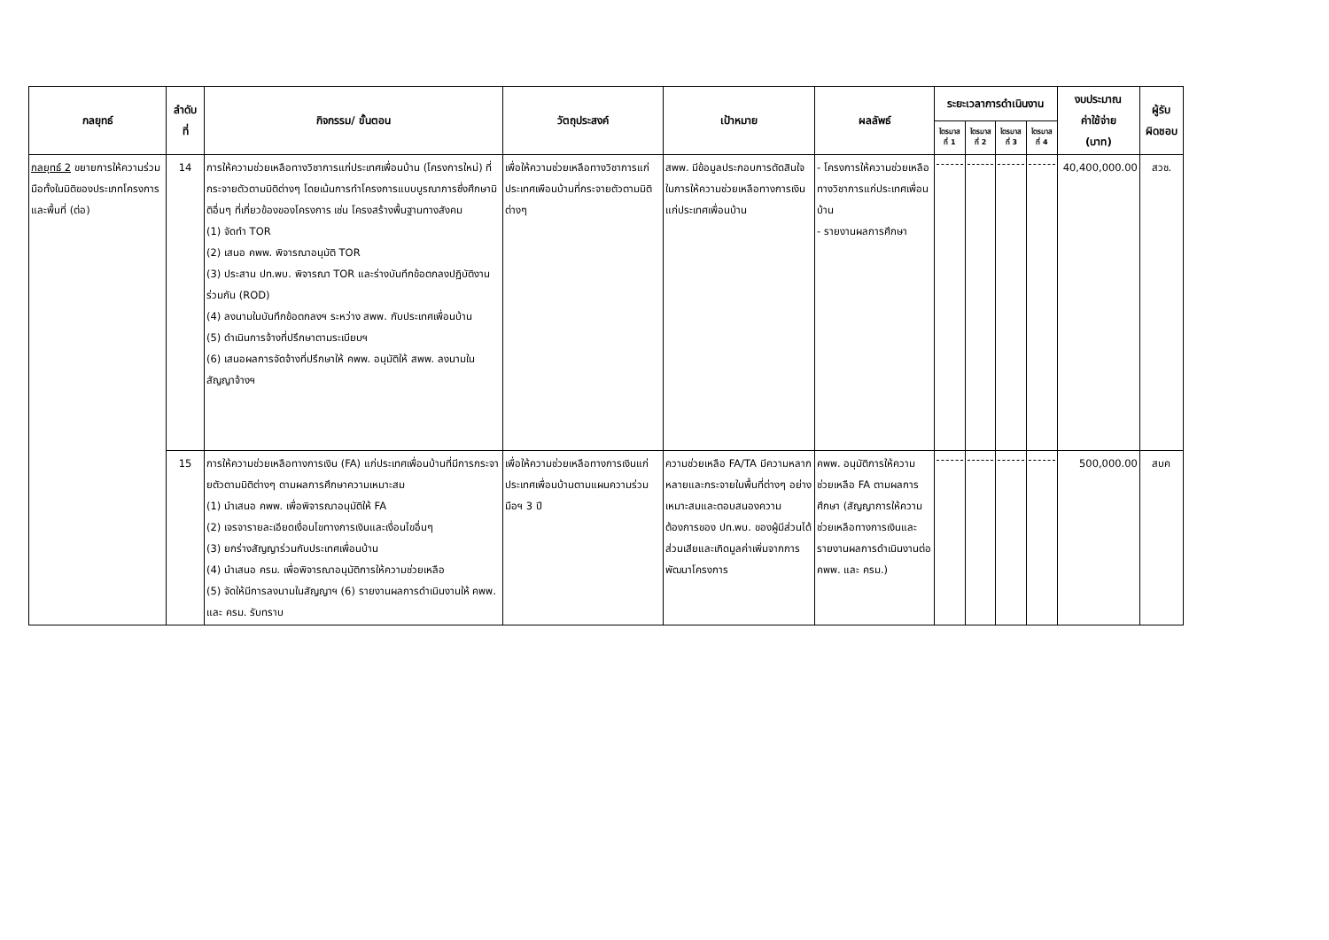| กลยุทธ์ | ลำดับ ที่ | กิจกรรม/ ขั้นตอน | วัตถุประสงค์ | เป้าหมาย | ผลลัพธ์ | ระยะเวลาการดำเนินงาน | | | | งบประมาณ ค่าใช้จ่าย (บาท) | ผู้รับ ผิดชอบ |
| --- | --- | --- | --- | --- | --- | --- | --- | --- | --- | --- | --- |
| | | | | | | ไตรมาส ที่ 1 | ไตรมาส ที่ 2 | ไตรมาส ที่ 3 | ไตรมาส ที่ 4 | | |
| กลยุทธ์ 2 ขยายการให้ความร่วมมือทั้งในมิติของประเภทโครงการและพื้นที่ (ต่อ) | 14 | การให้ความช่วยเหลือทางวิชาการแก่ประเทศเพื่อนบ้าน (โครงการใหม่) ที่กระจายตัวตามมิติต่างๆ โดยเน้นการทำโครงการแบบบูรณาการซึ่งศึกษามิติอื่นๆ ที่เกี่ยวข้องของโครงการ เช่น โครงสร้างพื้นฐานทางสังคม (1) จัดทำ TOR (2) เสนอ คพพ. พิจารณาอนุมัติ TOR (3) ประสาน ปท.พบ. พิจารณา TOR และร่างบันทึกข้อตกลงปฏิบัติงานร่วมกัน (ROD) (4) ลงนามในบันทึกข้อตกลงฯ ระหว่าง สพพ. กับประเทศเพื่อนบ้าน (5) ดำเนินการจ้างที่ปรึกษาตามระเบียบฯ (6) เสนอผลการจัดจ้างที่ปรึกษาให้ คพพ. อนุมัติให้ สพพ. ลงนามในสัญญาจ้างฯ | เพื่อให้ความช่วยเหลือทางวิชาการแก่ประเทศเพือนบ้านที่กระจายตัวตามมิติต่างๆ | สพพ. มีข้อมูลประกอบการตัดสินใจในการให้ความช่วยเหลือทางการเงินแก่ประเทศเพื่อนบ้าน | - โครงการให้ความช่วยเหลือทางวิชาการแก่ประเทศเพื่อนบ้าน - รายงานผลการศึกษา | | | | | 40,400,000.00 | สวช. |
| | 15 | การให้ความช่วยเหลือทางการเงิน (FA) แก่ประเทศเพื่อนบ้านที่มีการกระจายตัวตามมิติต่างๆ ตามผลการศึกษาความเหมาะสม (1) นำเสนอ คพพ. เพื่อพิจารณาอนุมัติให้ FA (2) เจรจารายละเอียดเงื่อนไขทางการเงินและเงื่อนไขอื่นๆ (3) ยกร่างสัญญาร่วมกับประเทศเพื่อนบ้าน (4) นำเสนอ ครม. เพื่อพิจารณาอนุมัติการให้ความช่วยเหลือ (5) จัดให้มีการลงนามในสัญญาฯ (6) รายงานผลการดำเนินงานให้ คพพ. และ ครม. รับทราบ | เพื่อให้ความช่วยเหลือทางการเงินแก่ประเทศเพื่อนบ้านตามแผนความร่วมมือฯ 3 ปี | ความช่วยเหลือ FA/TA มีความหลากหลายและกระจายในพื้นที่ต่างๆ อย่างเหมาะสมและตอบสนองความต้องการของ ปท.พบ. ของผู้มีส่วนได้ส่วนเสียและเกิดมูลค่าเพิ่มจากการพัฒนาโครงการ | คพพ. อนุมัติการให้ความช่วยเหลือ FA ตามผลการศึกษา (สัญญาการให้ความช่วยเหลือทางการเงินและรายงานผลการดำเนินงานต่อ คพพ. และ ครม.) | | | | | 500,000.00 | สบค |